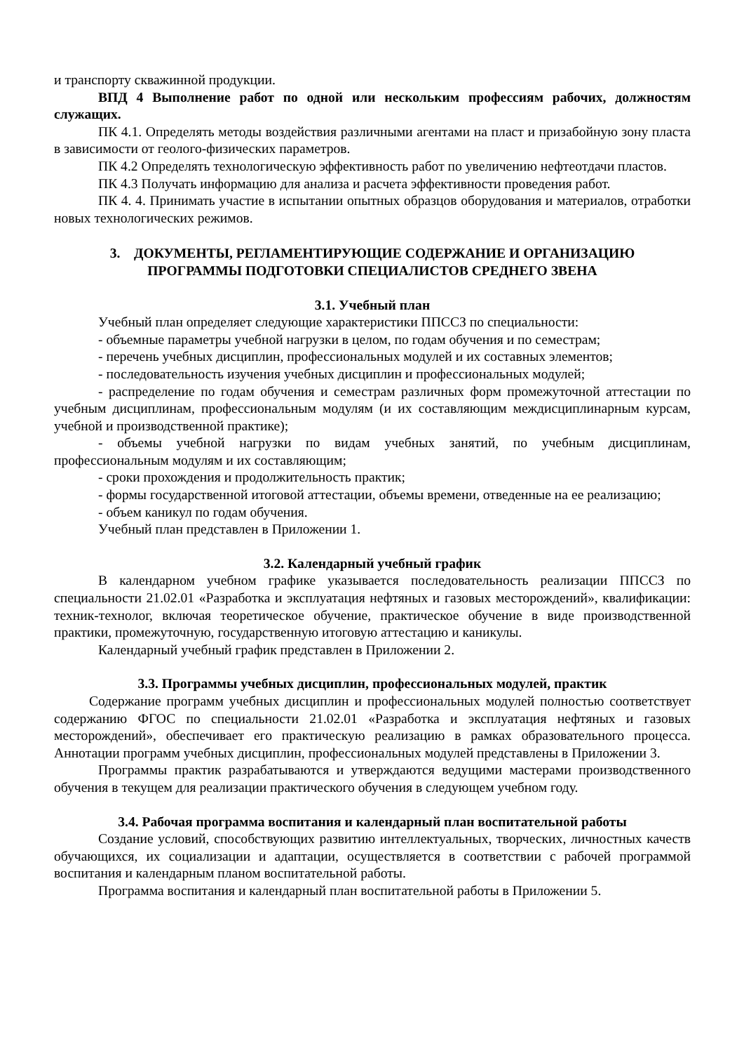и транспорту скважинной продукции.
ВПД 4 Выполнение работ по одной или нескольким профессиям рабочих, должностям служащих.
ПК 4.1. Определять методы воздействия различными агентами на пласт и призабойную зону пласта в зависимости от геолого-физических параметров.
ПК 4.2 Определять технологическую эффективность работ по увеличению нефтеотдачи пластов.
ПК 4.3 Получать информацию для анализа и расчета эффективности проведения работ.
ПК 4. 4. Принимать участие в испытании опытных образцов оборудования и материалов, отработки новых технологических режимов.
3. ДОКУМЕНТЫ, РЕГЛАМЕНТИРУЮЩИЕ СОДЕРЖАНИЕ И ОРГАНИЗАЦИЮ
ПРОГРАММЫ ПОДГОТОВКИ СПЕЦИАЛИСТОВ СРЕДНЕГО ЗВЕНА
3.1. Учебный план
Учебный план определяет следующие характеристики ППССЗ по специальности:
- объемные параметры учебной нагрузки в целом, по годам обучения и по семестрам;
- перечень учебных дисциплин, профессиональных модулей и их составных элементов;
- последовательность изучения учебных дисциплин и профессиональных модулей;
- распределение по годам обучения и семестрам различных форм промежуточной аттестации по учебным дисциплинам, профессиональным модулям (и их составляющим междисциплинарным курсам, учебной и производственной практике);
- объемы учебной нагрузки по видам учебных занятий, по учебным дисциплинам, профессиональным модулям и их составляющим;
- сроки прохождения и продолжительность практик;
- формы государственной итоговой аттестации, объемы времени, отведенные на ее реализацию;
- объем каникул по годам обучения.
Учебный план представлен в Приложении 1.
3.2. Календарный учебный график
В календарном учебном графике указывается последовательность реализации ППССЗ по специальности 21.02.01 «Разработка и эксплуатация нефтяных и газовых месторождений», квалификации: техник-технолог, включая теоретическое обучение, практическое обучение в виде производственной практики, промежуточную, государственную итоговую аттестацию и каникулы.
Календарный учебный график представлен в Приложении 2.
3.3. Программы учебных дисциплин, профессиональных модулей, практик
Содержание программ учебных дисциплин и профессиональных модулей полностью соответствует содержанию ФГОС по специальности 21.02.01 «Разработка и эксплуатация нефтяных и газовых месторождений», обеспечивает его практическую реализацию в рамках образовательного процесса. Аннотации программ учебных дисциплин, профессиональных модулей представлены в Приложении 3.
Программы практик разрабатываются и утверждаются ведущими мастерами производственного обучения в текущем для реализации практического обучения в следующем учебном году.
3.4. Рабочая программа воспитания и календарный план воспитательной работы
Создание условий, способствующих развитию интеллектуальных, творческих, личностных качеств обучающихся, их социализации и адаптации, осуществляется в соответствии с рабочей программой воспитания и календарным планом воспитательной работы.
Программа воспитания и календарный план воспитательной работы в Приложении 5.